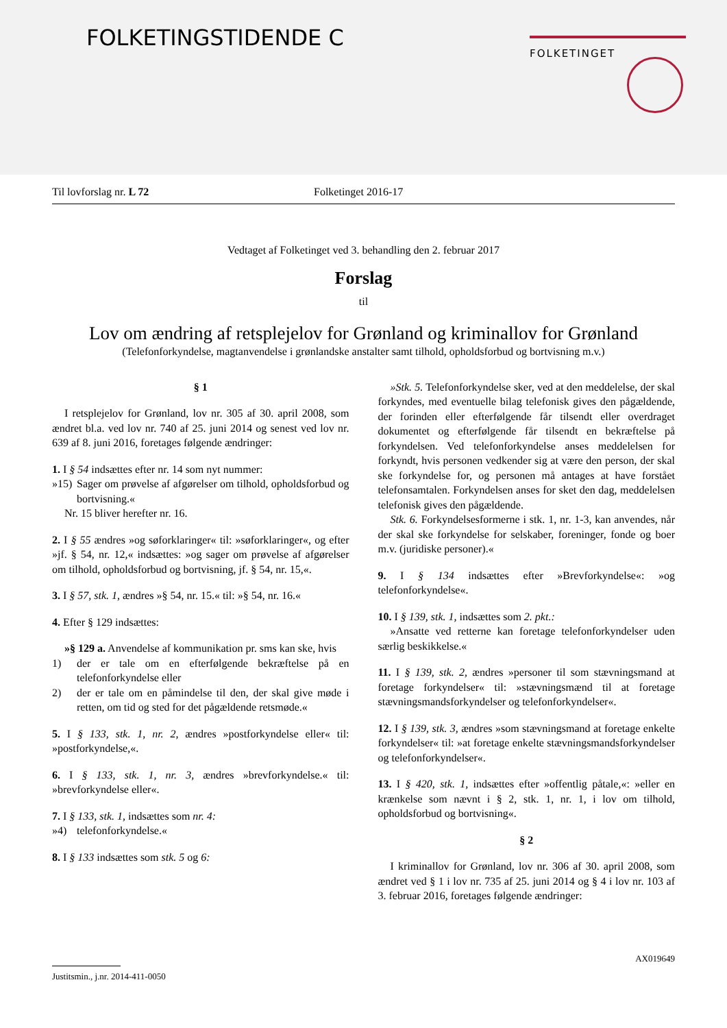FOLKETINGSTIDENDE C FOLKETINGET
Til lovforslag nr. L 72 Folketinget 2016-17
Vedtaget af Folketinget ved 3. behandling den 2. februar 2017
Forslag
til
Lov om ændring af retsplejelov for Grønland og kriminallov for Grønland
(Telefonforkyndelse, magtanvendelse i grønlandske anstalter samt tilhold, opholdsforbud og bortvisning m.v.)
§ 1
I retsplejelov for Grønland, lov nr. 305 af 30. april 2008, som ændret bl.a. ved lov nr. 740 af 25. juni 2014 og senest ved lov nr. 639 af 8. juni 2016, foretages følgende ændringer:
1. I § 54 indsættes efter nr. 14 som nyt nummer:
»15) Sager om prøvelse af afgørelser om tilhold, opholdsforbud og bortvisning.«
Nr. 15 bliver herefter nr. 16.
2. I § 55 ændres »og søforklaringer« til: »søforklaringer«, og efter »jf. § 54, nr. 12,« indsættes: »og sager om prøvelse af afgørelser om tilhold, opholdsforbud og bortvisning, jf. § 54, nr. 15,«.
3. I § 57, stk. 1, ændres »§ 54, nr. 15.« til: »§ 54, nr. 16.«
4. Efter § 129 indsættes:
»§ 129 a. Anvendelse af kommunikation pr. sms kan ske, hvis
1) der er tale om en efterfølgende bekræftelse på en telefonforkyndelse eller
2) der er tale om en påmindelse til den, der skal give møde i retten, om tid og sted for det pågældende retsmøde.«
5. I § 133, stk. 1, nr. 2, ændres »postforkyndelse eller« til: »postforkyndelse,«.
6. I § 133, stk. 1, nr. 3, ændres »brevforkyndelse.« til: »brevforkyndelse eller«.
7. I § 133, stk. 1, indsættes som nr. 4:
»4) telefonforkyndelse.«
8. I § 133 indsættes som stk. 5 og 6:
»Stk. 5. Telefonforkyndelse sker, ved at den meddelelse, der skal forkyndes, med eventuelle bilag telefonisk gives den pågældende, der forinden eller efterfølgende får tilsendt eller overdraget dokumentet og efterfølgende får tilsendt en bekræftelse på forkyndelsen. Ved telefonforkyndelse anses meddelelsen for forkyndt, hvis personen vedkender sig at være den person, der skal ske forkyndelse for, og personen må antages at have forstået telefonsamtalen. Forkyndelsen anses for sket den dag, meddelelsen telefonisk gives den pågældende.
Stk. 6. Forkyndelsesformerne i stk. 1, nr. 1-3, kan anvendes, når der skal ske forkyndelse for selskaber, foreninger, fonde og boer m.v. (juridiske personer).«
9. I § 134 indsættes efter »Brevforkyndelse«: »og telefonforkyndelse«.
10. I § 139, stk. 1, indsættes som 2. pkt.:
»Ansatte ved retterne kan foretage telefonforkyndelser uden særlig beskikkelse.«
11. I § 139, stk. 2, ændres »personer til som stævningsmand at foretage forkyndelser« til: »stævningsmænd til at foretage stævningsmandsforkyndelser og telefonforkyndelser«.
12. I § 139, stk. 3, ændres »som stævningsmand at foretage enkelte forkyndelser« til: »at foretage enkelte stævningsmandsforkyndelser og telefonforkyndelser«.
13. I § 420, stk. 1, indsættes efter »offentlig påtale,«: »eller en krænkelse som nævnt i § 2, stk. 1, nr. 1, i lov om tilhold, opholdsforbud og bortvisning«.
§ 2
I kriminallov for Grønland, lov nr. 306 af 30. april 2008, som ændret ved § 1 i lov nr. 735 af 25. juni 2014 og § 4 i lov nr. 103 af 3. februar 2016, foretages følgende ændringer:
AX019649
Justitsmin., j.nr. 2014-411-0050